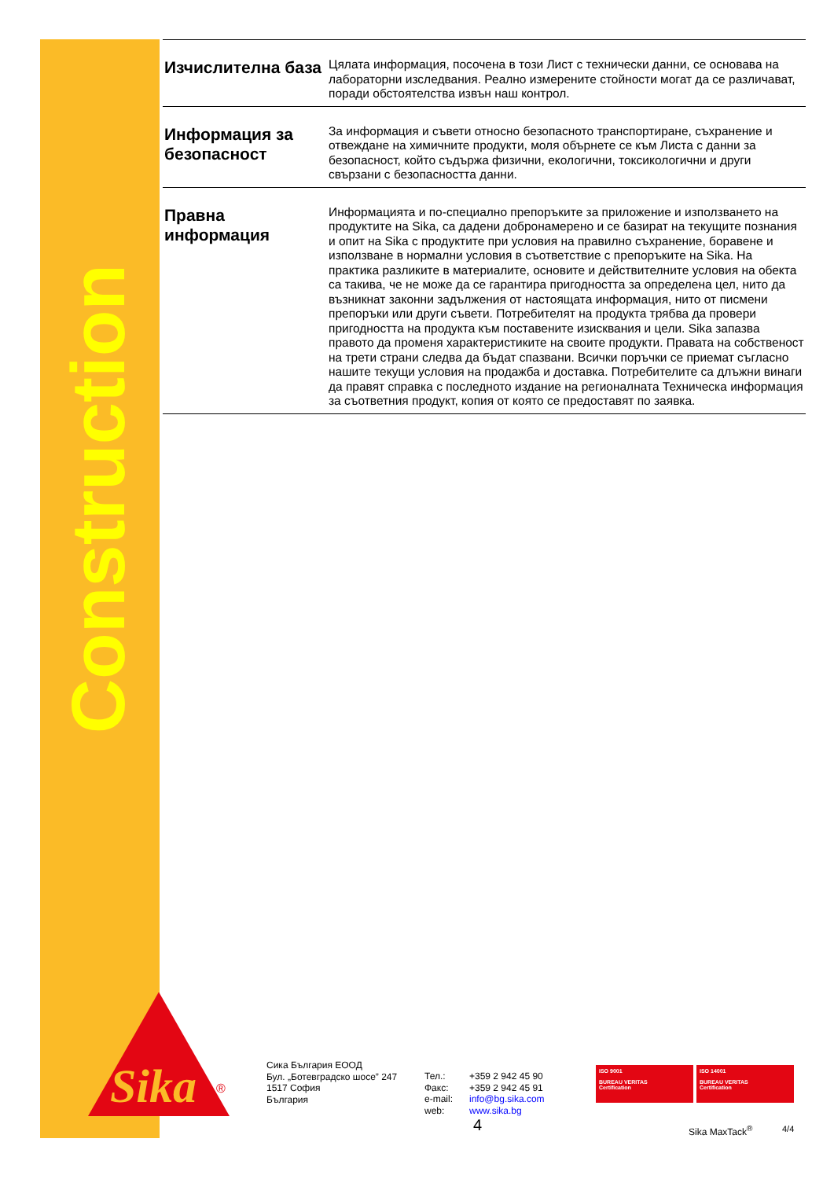Construction
Изчислителна база
Цялата информация, посочена в този Лист с технически данни, се основава на лабораторни изследвания. Реално измерените стойности могат да се различават, поради обстоятелства извън наш контрол.
Информация за безопасност
За информация и съвети относно безопасното транспортиране, съхранение и отвеждане на химичните продукти, моля обърнете се към Листа с данни за безопасност, който съдържа физични, екологични, токсикологични и други свързани с безопасността данни.
Правна информация
Информацията и по-специално препоръките за приложение и използването на продуктите на Sika, са дадени добронамерено и се базират на текущите познания и опит на Sika с продуктите при условия на правилно съхранение, боравене и използване в нормални условия в съответствие с препоръките на Sika. На практика разликите в материалите, основите и действителните условия на обекта са такива, че не може да се гарантира пригодността за определена цел, нито да възникнат законни задължения от настоящата информация, нито от писмени препоръки или други съвети. Потребителят на продукта трябва да провери пригодността на продукта към поставените изисквания и цели. Sika запазва правото да променя характеристиките на своите продукти. Правата на собственост на трети страни следва да бъдат спазвани. Всички поръчки се приемат съгласно нашите текущи условия на продажба и доставка. Потребителите са длъжни винаги да правят справка с последното издание на регионалната Техническа информация за съответния продукт, копия от която се предоставят по заявка.
Sika
®
Сика България ЕООД
Бул. „Ботевградско шосе” 247
1517 София
България
Тел.:
Факс:
e-mail:
web:
+359 2 942 45 90
+359 2 942 45 91
info@bg.sika.com
www.sika.bg
ISO 9001
BUREAU VERITAS
Certification
ISO 14001
BUREAU VERITAS
Certification
4 Sika MaxTack<sup>®</sup> 4/4